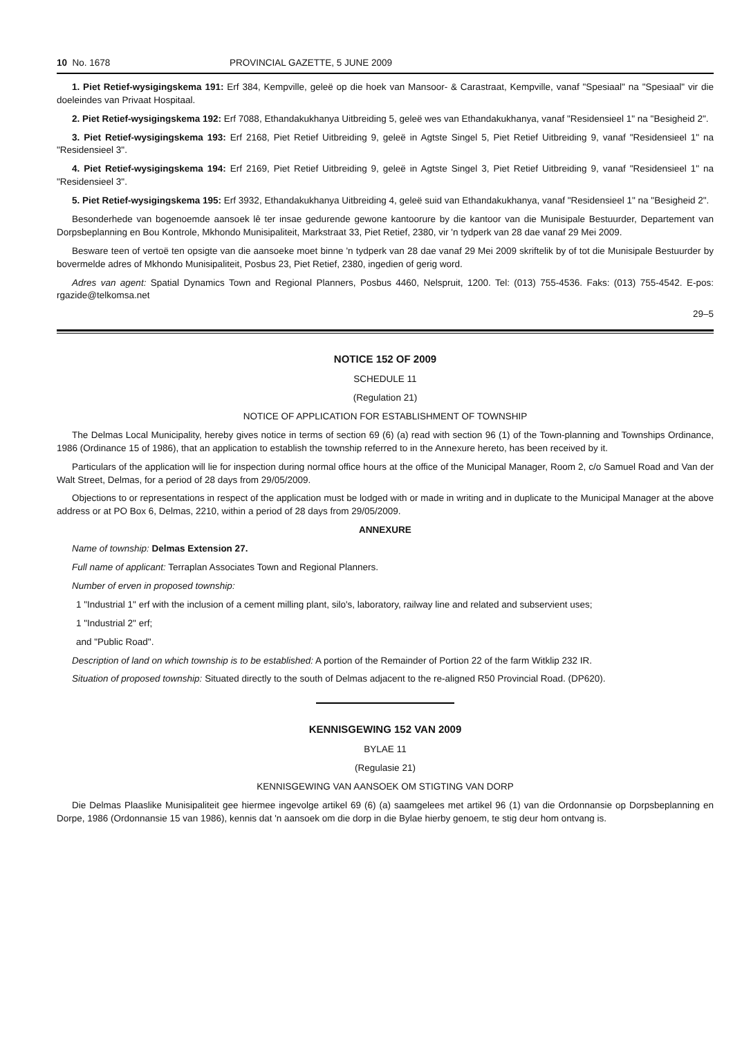10 No. 1678 PROVINCIAL GAZETTE, 5 JUNE 2009
1. Piet Retief-wysigingskema 191: Erf 384, Kempville, geleë op die hoek van Mansoor- & Carastraat, Kempville, vanaf "Spesiaal" na "Spesiaal" vir die doeleindes van Privaat Hospitaal.
2. Piet Retief-wysigingskema 192: Erf 7088, Ethandakukhanya Uitbreiding 5, geleë wes van Ethandakukhanya, vanaf "Residensieel 1" na "Besigheid 2".
3. Piet Retief-wysigingskema 193: Erf 2168, Piet Retief Uitbreiding 9, geleë in Agtste Singel 5, Piet Retief Uitbreiding 9, vanaf "Residensieel 1" na "Residensieel 3".
4. Piet Retief-wysigingskema 194: Erf 2169, Piet Retief Uitbreiding 9, geleë in Agtste Singel 3, Piet Retief Uitbreiding 9, vanaf "Residensieel 1" na "Residensieel 3".
5. Piet Retief-wysigingskema 195: Erf 3932, Ethandakukhanya Uitbreiding 4, geleë suid van Ethandakukhanya, vanaf "Residensieel 1" na "Besigheid 2".
Besonderhede van bogenoemde aansoek lê ter insae gedurende gewone kantoorure by die kantoor van die Munisipale Bestuurder, Departement van Dorpsbeplanning en Bou Kontrole, Mkhondo Munisipaliteit, Markstraat 33, Piet Retief, 2380, vir 'n tydperk van 28 dae vanaf 29 Mei 2009.
Besware teen of vertoë ten opsigte van die aansoeke moet binne 'n tydperk van 28 dae vanaf 29 Mei 2009 skriftelik by of tot die Munisipale Bestuurder by bovermelde adres of Mkhondo Munisipaliteit, Posbus 23, Piet Retief, 2380, ingedien of gerig word.
Adres van agent: Spatial Dynamics Town and Regional Planners, Posbus 4460, Nelspruit, 1200. Tel: (013) 755-4536. Faks: (013) 755-4542. E-pos: rgazide@telkomsa.net
29–5
NOTICE 152 OF 2009
SCHEDULE 11
(Regulation 21)
NOTICE OF APPLICATION FOR ESTABLISHMENT OF TOWNSHIP
The Delmas Local Municipality, hereby gives notice in terms of section 69 (6) (a) read with section 96 (1) of the Town-planning and Townships Ordinance, 1986 (Ordinance 15 of 1986), that an application to establish the township referred to in the Annexure hereto, has been received by it.
Particulars of the application will lie for inspection during normal office hours at the office of the Municipal Manager, Room 2, c/o Samuel Road and Van der Walt Street, Delmas, for a period of 28 days from 29/05/2009.
Objections to or representations in respect of the application must be lodged with or made in writing and in duplicate to the Municipal Manager at the above address or at PO Box 6, Delmas, 2210, within a period of 28 days from 29/05/2009.
ANNEXURE
Name of township: Delmas Extension 27.
Full name of applicant: Terraplan Associates Town and Regional Planners.
Number of erven in proposed township:
1 "Industrial 1" erf with the inclusion of a cement milling plant, silo's, laboratory, railway line and related and subservient uses;
1 "Industrial 2" erf;
and "Public Road".
Description of land on which township is to be established: A portion of the Remainder of Portion 22 of the farm Witklip 232 IR.
Situation of proposed township: Situated directly to the south of Delmas adjacent to the re-aligned R50 Provincial Road. (DP620).
KENNISGEWING 152 VAN 2009
BYLAE 11
(Regulasie 21)
KENNISGEWING VAN AANSOEK OM STIGTING VAN DORP
Die Delmas Plaaslike Munisipaliteit gee hiermee ingevolge artikel 69 (6) (a) saamgelees met artikel 96 (1) van die Ordonnansie op Dorpsbeplanning en Dorpe, 1986 (Ordonnansie 15 van 1986), kennis dat 'n aansoek om die dorp in die Bylae hierby genoem, te stig deur hom ontvang is.